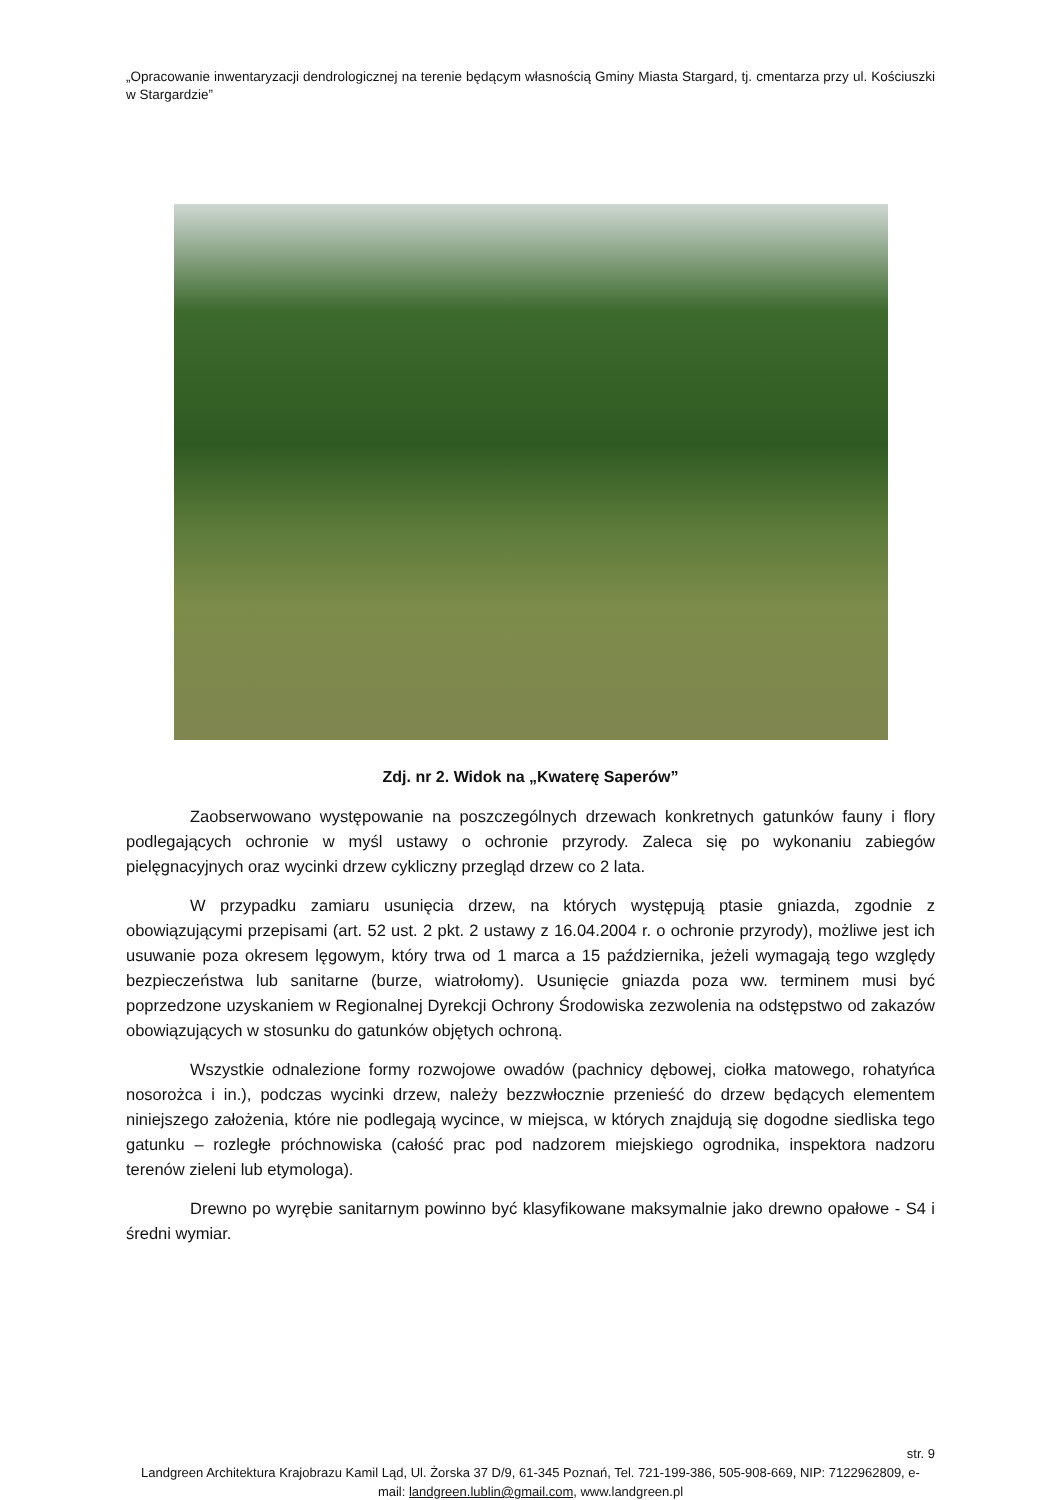„Opracowanie inwentaryzacji dendrologicznej na terenie będącym własnością Gminy Miasta Stargard, tj. cmentarza przy ul. Kościuszki w Stargardzie”
Zdj. nr 2. Widok na „Kwaterę Saperów”
Zaobserwowano występowanie na poszczególnych drzewach konkretnych gatunków fauny i flory podlegających ochronie w myśl ustawy o ochronie przyrody. Zaleca się po wykonaniu zabiegów pielęgnacyjnych oraz wycinki drzew cykliczny przegląd drzew co 2 lata.
W przypadku zamiaru usunięcia drzew, na których występują ptasie gniazda, zgodnie z obowiązującymi przepisami (art. 52 ust. 2 pkt. 2 ustawy z 16.04.2004 r. o ochronie przyrody), możliwe jest ich usuwanie poza okresem lęgowym, który trwa od 1 marca a 15 października, jeżeli wymagają tego względy bezpieczeństwa lub sanitarne (burze, wiatrołomy). Usunięcie gniazda poza ww. terminem musi być poprzedzone uzyskaniem w Regionalnej Dyrekcji Ochrony Środowiska zezwolenia na odstępstwo od zakazów obowiązujących w stosunku do gatunków objętych ochroną.
Wszystkie odnalezione formy rozwojowe owadów (pachnicy dębowej, ciołka matowego, rohatyńca nosorożca i in.), podczas wycinki drzew, należy bezzwłocznie przenieść do drzew będących elementem niniejszego założenia, które nie podlegają wycince, w miejsca, w których znajdują się dogodne siedliska tego gatunku – rozległe próchnowiska (całość prac pod nadzorem miejskiego ogrodnika, inspektora nadzoru terenów zieleni lub etymologa).
Drewno po wyrębie sanitarnym powinno być klasyfikowane maksymalnie jako drewno opałowe - S4 i średni wymiar.
str. 9
Landgreen Architektura Krajobrazu Kamil Ląd, Ul. Żorska 37 D/9, 61-345 Poznań, Tel. 721-199-386, 505-908-669, NIP: 7122962809, e- mail: landgreen.lublin@gmail.com, www.landgreen.pl